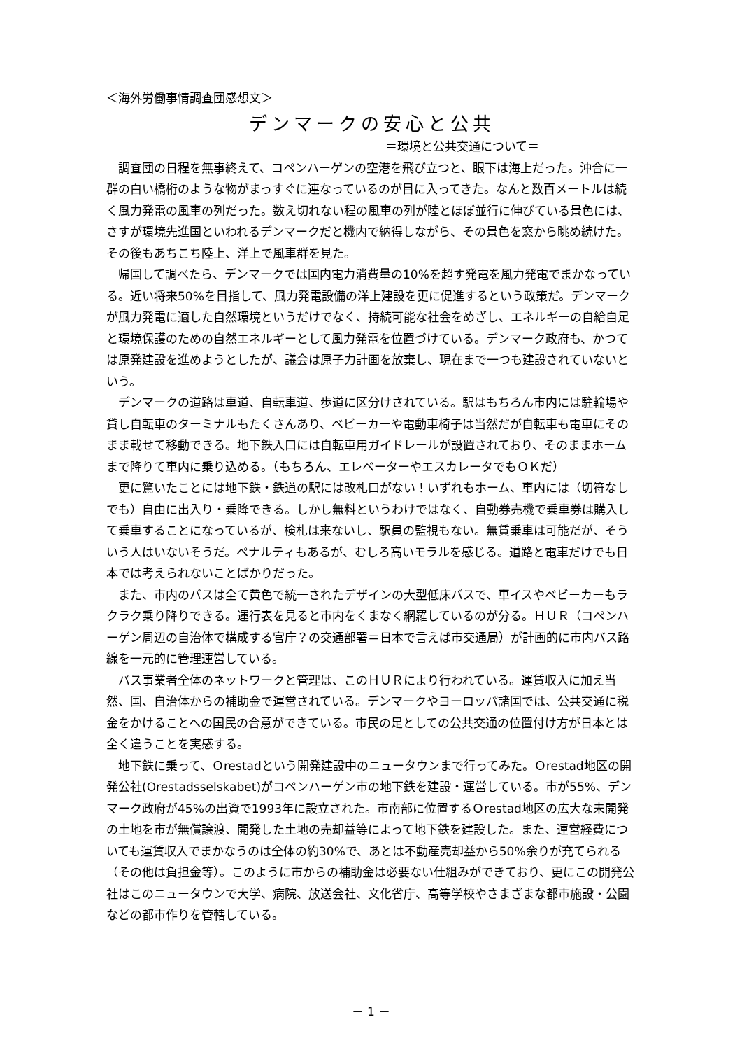＜海外労働事情調査団感想文＞
デンマークの安心と公共
＝環境と公共交通について＝
　調査団の日程を無事終えて、コペンハーゲンの空港を飛び立つと、眼下は海上だった。沖合に一群の白い橋桁のような物がまっすぐに連なっているのが目に入ってきた。なんと数百メートルは続く風力発電の風車の列だった。数え切れない程の風車の列が陸とほぼ並行に伸びている景色には、さすが環境先進国といわれるデンマークだと機内で納得しながら、その景色を窓から眺め続けた。その後もあちこち陸上、洋上で風車群を見た。
　帰国して調べたら、デンマークでは国内電力消費量の10%を超す発電を風力発電でまかなっている。近い将来50%を目指して、風力発電設備の洋上建設を更に促進するという政策だ。デンマークが風力発電に適した自然環境というだけでなく、持続可能な社会をめざし、エネルギーの自給自足と環境保護のための自然エネルギーとして風力発電を位置づけている。デンマーク政府も、かつては原発建設を進めようとしたが、議会は原子力計画を放棄し、現在まで一つも建設されていないという。
　デンマークの道路は車道、自転車道、歩道に区分けされている。駅はもちろん市内には駐輪場や貸し自転車のターミナルもたくさんあり、ベビーカーや電動車椅子は当然だが自転車も電車にそのまま載せて移動できる。地下鉄入口には自転車用ガイドレールが設置されており、そのままホームまで降りて車内に乗り込める。（もちろん、エレベーターやエスカレータでもＯＫだ）
　更に驚いたことには地下鉄・鉄道の駅には改札口がない！いずれもホーム、車内には（切符なしでも）自由に出入り・乗降できる。しかし無料というわけではなく、自動券売機で乗車券は購入して乗車することになっているが、検札は来ないし、駅員の監視もない。無賃乗車は可能だが、そういう人はいないそうだ。ペナルティもあるが、むしろ高いモラルを感じる。道路と電車だけでも日本では考えられないことばかりだった。
　また、市内のバスは全て黄色で統一されたデザインの大型低床バスで、車イスやベビーカーもラクラク乗り降りできる。運行表を見ると市内をくまなく網羅しているのが分る。ＨＵＲ（コペンハーゲン周辺の自治体で構成する官庁？の交通部署＝日本で言えば市交通局）が計画的に市内バス路線を一元的に管理運営している。
　バス事業者全体のネットワークと管理は、このＨＵＲにより行われている。運賃収入に加え当然、国、自治体からの補助金で運営されている。デンマークやヨーロッパ諸国では、公共交通に税金をかけることへの国民の合意ができている。市民の足としての公共交通の位置付け方が日本とは全く違うことを実感する。
　地下鉄に乗って、Ｏrestadという開発建設中のニュータウンまで行ってみた。Ｏrestad地区の開発公社(Orestadsselskabet)がコペンハーゲン市の地下鉄を建設・運営している。市が55%、デンマーク政府が45%の出資で1993年に設立された。市南部に位置するＯrestad地区の広大な未開発の土地を市が無償譲渡、開発した土地の売却益等によって地下鉄を建設した。また、運営経費についても運賃収入でまかなうのは全体の約30%で、あとは不動産売却益から50%余りが充てられる（その他は負担金等）。このように市からの補助金は必要ない仕組みができており、更にこの開発公社はこのニュータウンで大学、病院、放送会社、文化省庁、高等学校やさまざまな都市施設・公園などの都市作りを管轄している。
－ 1 －